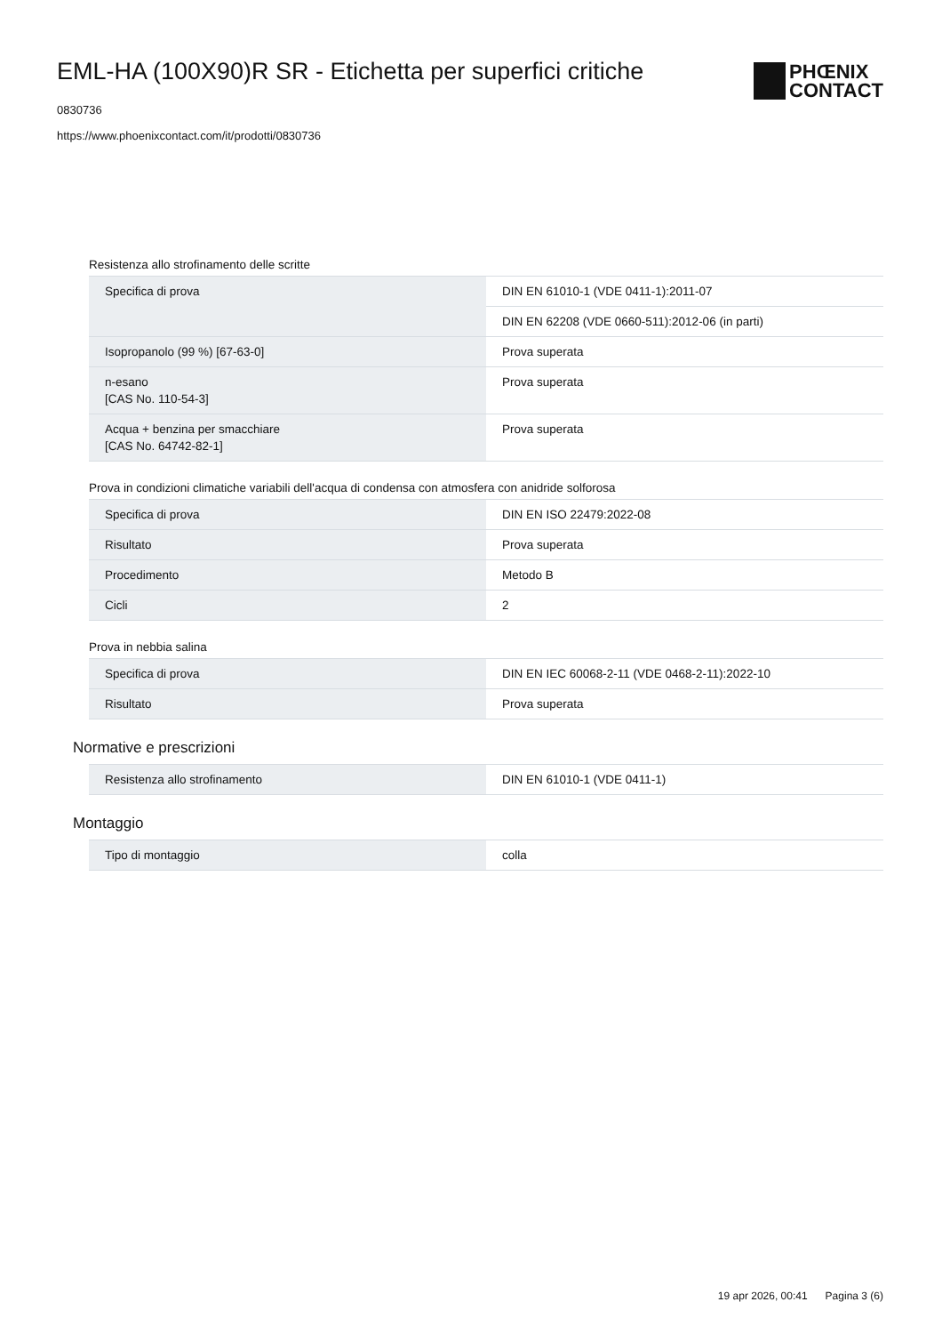EML-HA (100X90)R SR - Etichetta per superfici critiche
PHŒNIX
CONTACT
0830736
https://www.phoenixcontact.com/it/prodotti/0830736
Resistenza allo strofinamento delle scritte
| Specifica di prova | DIN EN 61010-1 (VDE 0411-1):2011-07 |
| | DIN EN 62208 (VDE 0660-511):2012-06 (in parti) |
| Isopropanolo (99 %) [67-63-0] | Prova superata |
| n-esano [CAS No. 110-54-3] | Prova superata |
| Acqua + benzina per smacchiare [CAS No. 64742-82-1] | Prova superata |
Prova in condizioni climatiche variabili dell'acqua di condensa con atmosfera con anidride solforosa
| Specifica di prova | DIN EN ISO 22479:2022-08 |
| Risultato | Prova superata |
| Procedimento | Metodo B |
| Cicli | 2 |
Prova in nebbia salina
| Specifica di prova | DIN EN IEC 60068-2-11 (VDE 0468-2-11):2022-10 |
| Risultato | Prova superata |
Normative e prescrizioni
| Resistenza allo strofinamento | DIN EN 61010-1 (VDE 0411-1) |
Montaggio
| Tipo di montaggio | colla |
19 apr 2026, 00:41 Pagina 3 (6)